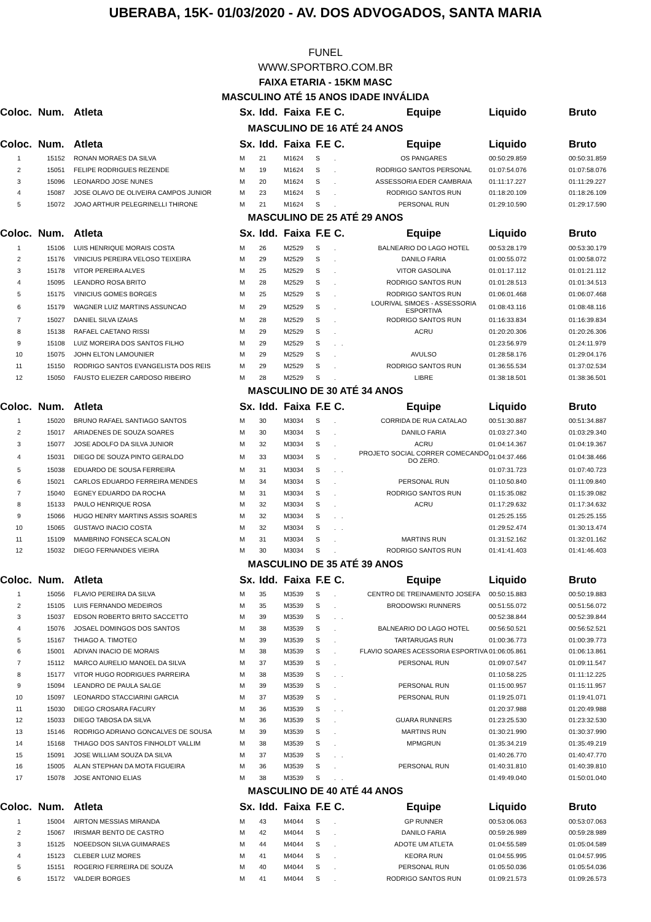UBERABA, 15K- 01/03/2020 - AV. DOS ADVOGADOS, SANTA MARIA
FUNEL
WWW.SPORTBRO.COM.BR
FAIXA ETARIA - 15KM MASC
MASCULINO ATÉ 15 ANOS IDADE INVÁLIDA
| Coloc. | Num. | Atleta | Sx. | Idd. | Faixa | F.E | C. | Equipe | Liquido | Bruto |
| --- | --- | --- | --- | --- | --- | --- | --- | --- | --- | --- |
| MASCULINO DE 16 ATÉ 24 ANOS | | | | | | | | | | |
| Coloc. | Num. | Atleta | Sx. | Idd. | Faixa | F.E | C. | Equipe | Liquido | Bruto |
| 1 | 15152 | RONAN MORAES DA SILVA | M | 21 | M1624 | S | . | OS PANGARES | 00:50:29.859 | 00:50:31.859 |
| 2 | 15051 | FELIPE RODRIGUES REZENDE | M | 19 | M1624 | S | . | RODRIGO SANTOS PERSONAL | 01:07:54.076 | 01:07:58.076 |
| 3 | 15096 | LEONARDO JOSE NUNES | M | 20 | M1624 | S | . | ASSESSORIA EDER CAMBRAIA | 01:11:17.227 | 01:11:29.227 |
| 4 | 15087 | JOSE OLAVO DE OLIVEIRA CAMPOS JUNIOR | M | 23 | M1624 | S | . | RODRIGO SANTOS RUN | 01:18:20.109 | 01:18:26.109 |
| 5 | 15072 | JOAO ARTHUR PELEGRINELLI THIRONE | M | 21 | M1624 | S | . | PERSONAL RUN | 01:29:10.590 | 01:29:17.590 |
| MASCULINO DE 25 ATÉ 29 ANOS | | | | | | | | | | |
| Coloc. | Num. | Atleta | Sx. | Idd. | Faixa | F.E | C. | Equipe | Liquido | Bruto |
| 1 | 15106 | LUIS HENRIQUE MORAIS COSTA | M | 26 | M2529 | S | . | BALNEARIO DO LAGO HOTEL | 00:53:28.179 | 00:53:30.179 |
| 2 | 15176 | VINICIUS PEREIRA VELOSO TEIXEIRA | M | 29 | M2529 | S | . | DANILO FARIA | 01:00:55.072 | 01:00:58.072 |
| 3 | 15178 | VITOR PEREIRA ALVES | M | 25 | M2529 | S | . | VITOR GASOLINA | 01:01:17.112 | 01:01:21.112 |
| 4 | 15095 | LEANDRO ROSA BRITO | M | 28 | M2529 | S | . | RODRIGO SANTOS RUN | 01:01:28.513 | 01:01:34.513 |
| 5 | 15175 | VINICIUS GOMES BORGES | M | 25 | M2529 | S | . | RODRIGO SANTOS RUN | 01:06:01.468 | 01:06:07.468 |
| 6 | 15179 | WAGNER LUIZ MARTINS ASSUNCAO | M | 29 | M2529 | S | . | LOURIVAL SIMOES - ASSESSORIA ESPORTIVA | 01:08:43.116 | 01:08:48.116 |
| 7 | 15027 | DANIEL SILVA IZAIAS | M | 28 | M2529 | S | . | RODRIGO SANTOS RUN | 01:16:33.834 | 01:16:39.834 |
| 8 | 15138 | RAFAEL CAETANO RISSI | M | 29 | M2529 | S | . | ACRU | 01:20:20.306 | 01:20:26.306 |
| 9 | 15108 | LUIZ MOREIRA DOS SANTOS FILHO | M | 29 | M2529 | S | . . | | 01:23:56.979 | 01:24:11.979 |
| 10 | 15075 | JOHN ELTON LAMOUNIER | M | 29 | M2529 | S | . | AVULSO | 01:28:58.176 | 01:29:04.176 |
| 11 | 15150 | RODRIGO SANTOS EVANGELISTA DOS REIS | M | 29 | M2529 | S | . | RODRIGO SANTOS RUN | 01:36:55.534 | 01:37:02.534 |
| 12 | 15050 | FAUSTO ELIEZER CARDOSO RIBEIRO | M | 28 | M2529 | S | . | LIBRE | 01:38:18.501 | 01:38:36.501 |
| MASCULINO DE 30 ATÉ 34 ANOS | | | | | | | | | | |
| Coloc. | Num. | Atleta | Sx. | Idd. | Faixa | F.E | C. | Equipe | Liquido | Bruto |
| 1 | 15020 | BRUNO RAFAEL SANTIAGO SANTOS | M | 30 | M3034 | S | . | CORRIDA DE RUA CATALAO | 00:51:30.887 | 00:51:34.887 |
| 2 | 15017 | ARIADENES DE SOUZA SOARES | M | 30 | M3034 | S | . | DANILO FARIA | 01:03:27.340 | 01:03:29.340 |
| 3 | 15077 | JOSE ADOLFO DA SILVA JUNIOR | M | 32 | M3034 | S | . | ACRU | 01:04:14.367 | 01:04:19.367 |
| 4 | 15031 | DIEGO DE SOUZA PINTO GERALDO | M | 33 | M3034 | S | . | PROJETO SOCIAL CORRER COMECANDO DO ZERO. | 01:04:37.466 | 01:04:38.466 |
| 5 | 15038 | EDUARDO DE SOUSA FERREIRA | M | 31 | M3034 | S | . . | | 01:07:31.723 | 01:07:40.723 |
| 6 | 15021 | CARLOS EDUARDO FERREIRA MENDES | M | 34 | M3034 | S | . | PERSONAL RUN | 01:10:50.840 | 01:11:09.840 |
| 7 | 15040 | EGNEY EDUARDO DA ROCHA | M | 31 | M3034 | S | . | RODRIGO SANTOS RUN | 01:15:35.082 | 01:15:39.082 |
| 8 | 15133 | PAULO HENRIQUE ROSA | M | 32 | M3034 | S | . | ACRU | 01:17:29.632 | 01:17:34.632 |
| 9 | 15066 | HUGO HENRY MARTINS ASSIS SOARES | M | 32 | M3034 | S | . . | | 01:25:25.155 | 01:25:25.155 |
| 10 | 15065 | GUSTAVO INACIO COSTA | M | 32 | M3034 | S | . . | | 01:29:52.474 | 01:30:13.474 |
| 11 | 15109 | MAMBRINO FONSECA SCALON | M | 31 | M3034 | S | . | MARTINS RUN | 01:31:52.162 | 01:32:01.162 |
| 12 | 15032 | DIEGO FERNANDES VIEIRA | M | 30 | M3034 | S | . | RODRIGO SANTOS RUN | 01:41:41.403 | 01:41:46.403 |
| MASCULINO DE 35 ATÉ 39 ANOS | | | | | | | | | | |
| Coloc. | Num. | Atleta | Sx. | Idd. | Faixa | F.E | C. | Equipe | Liquido | Bruto |
| 1 | 15056 | FLAVIO PEREIRA DA SILVA | M | 35 | M3539 | S | . | CENTRO DE TREINAMENTO JOSEFA | 00:50:15.883 | 00:50:19.883 |
| 2 | 15105 | LUIS FERNANDO MEDEIROS | M | 35 | M3539 | S | . | BRODOWSKI RUNNERS | 00:51:55.072 | 00:51:56.072 |
| 3 | 15037 | EDSON ROBERTO BRITO SACCETTO | M | 39 | M3539 | S | . . | | 00:52:38.844 | 00:52:39.844 |
| 4 | 15076 | JOSAEL DOMINGOS DOS SANTOS | M | 38 | M3539 | S | . | BALNEARIO DO LAGO HOTEL | 00:56:50.521 | 00:56:52.521 |
| 5 | 15167 | THIAGO A. TIMOTEO | M | 39 | M3539 | S | . | TARTARUGAS RUN | 01:00:36.773 | 01:00:39.773 |
| 6 | 15001 | ADIVAN INACIO DE MORAIS | M | 38 | M3539 | S | . | FLAVIO SOARES ACESSORIA ESPORTIVA | 01:06:05.861 | 01:06:13.861 |
| 7 | 15112 | MARCO AURELIO MANOEL DA SILVA | M | 37 | M3539 | S | . | PERSONAL RUN | 01:09:07.547 | 01:09:11.547 |
| 8 | 15177 | VITOR HUGO RODRIGUES PARREIRA | M | 38 | M3539 | S | . . | | 01:10:58.225 | 01:11:12.225 |
| 9 | 15094 | LEANDRO DE PAULA SALGE | M | 39 | M3539 | S | . | PERSONAL RUN | 01:15:00.957 | 01:15:11.957 |
| 10 | 15097 | LEONARDO STACCIARINI GARCIA | M | 37 | M3539 | S | . | PERSONAL RUN | 01:19:25.071 | 01:19:41.071 |
| 11 | 15030 | DIEGO CROSARA FACURY | M | 36 | M3539 | S | . . | | 01:20:37.988 | 01:20:49.988 |
| 12 | 15033 | DIEGO TABOSA DA SILVA | M | 36 | M3539 | S | . | GUARA RUNNERS | 01:23:25.530 | 01:23:32.530 |
| 13 | 15146 | RODRIGO ADRIANO GONCALVES DE SOUSA | M | 39 | M3539 | S | . | MARTINS RUN | 01:30:21.990 | 01:30:37.990 |
| 14 | 15168 | THIAGO DOS SANTOS FINHOLDT VALLIM | M | 38 | M3539 | S | . | MPMGRUN | 01:35:34.219 | 01:35:49.219 |
| 15 | 15091 | JOSE WILLIAM SOUZA DA SILVA | M | 37 | M3539 | S | . . | | 01:40:26.770 | 01:40:47.770 |
| 16 | 15005 | ALAN STEPHAN DA MOTA FIGUEIRA | M | 36 | M3539 | S | . | PERSONAL RUN | 01:40:31.810 | 01:40:39.810 |
| 17 | 15078 | JOSE ANTONIO ELIAS | M | 38 | M3539 | S | . . | | 01:49:49.040 | 01:50:01.040 |
| MASCULINO DE 40 ATÉ 44 ANOS | | | | | | | | | | |
| Coloc. | Num. | Atleta | Sx. | Idd. | Faixa | F.E | C. | Equipe | Liquido | Bruto |
| 1 | 15004 | AIRTON MESSIAS MIRANDA | M | 43 | M4044 | S | . | GP RUNNER | 00:53:06.063 | 00:53:07.063 |
| 2 | 15067 | IRISMAR BENTO DE CASTRO | M | 42 | M4044 | S | . | DANILO FARIA | 00:59:26.989 | 00:59:28.989 |
| 3 | 15125 | NOEEDSON SILVA GUIMARAES | M | 44 | M4044 | S | . | ADOTE UM ATLETA | 01:04:55.589 | 01:05:04.589 |
| 4 | 15123 | CLEBER LUIZ MORES | M | 41 | M4044 | S | . | KEORA RUN | 01:04:55.995 | 01:04:57.995 |
| 5 | 15151 | ROGERIO FERREIRA DE SOUZA | M | 40 | M4044 | S | . | PERSONAL RUN | 01:05:50.036 | 01:05:54.036 |
| 6 | 15172 | VALDEIR BORGES | M | 41 | M4044 | S | . | RODRIGO SANTOS RUN | 01:09:21.573 | 01:09:26.573 |